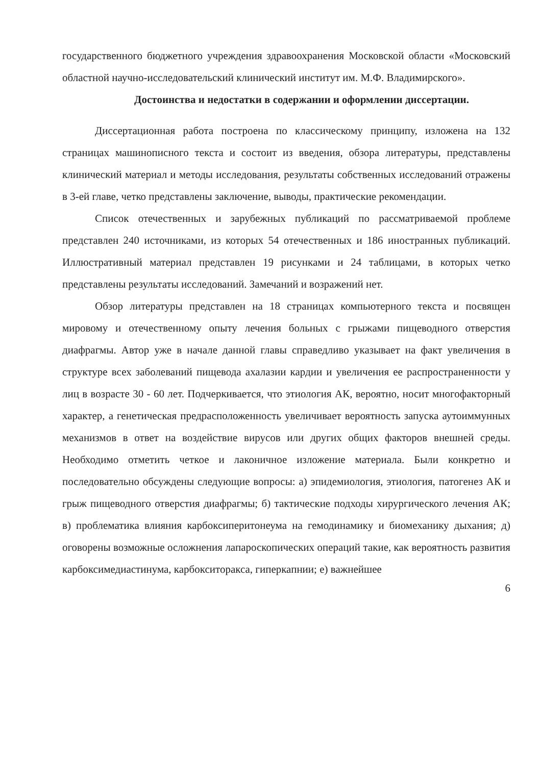государственного бюджетного учреждения здравоохранения Московской области «Московский областной научно-исследовательский клинический институт им. М.Ф. Владимирского».
Достоинства и недостатки в содержании и оформлении диссертации.
Диссертационная работа построена по классическому принципу, изложена на 132 страницах машинописного текста и состоит из введения, обзора литературы, представлены клинический материал и методы исследования, результаты собственных исследований отражены в 3-ей главе, четко представлены заключение, выводы, практические рекомендации.
Список отечественных и зарубежных публикаций по рассматриваемой проблеме представлен 240 источниками, из которых 54 отечественных и 186 иностранных публикаций. Иллюстративный материал представлен 19 рисунками и 24 таблицами, в которых четко представлены результаты исследований. Замечаний и возражений нет.
Обзор литературы представлен на 18 страницах компьютерного текста и посвящен мировому и отечественному опыту лечения больных с грыжами пищеводного отверстия диафрагмы. Автор уже в начале данной главы справедливо указывает на факт увеличения в структуре всех заболеваний пищевода ахалазии кардии и увеличения ее распространенности у лиц в возрасте 30 - 60 лет. Подчеркивается, что этиология АК, вероятно, носит многофакторный характер, а генетическая предрасположенность увеличивает вероятность запуска аутоиммунных механизмов в ответ на воздействие вирусов или других общих факторов внешней среды. Необходимо отметить четкое и лаконичное изложение материала. Были конкретно и последовательно обсуждены следующие вопросы: а) эпидемиология, этиология, патогенез АК и грыж пищеводного отверстия диафрагмы; б) тактические подходы хирургического лечения АК; в) проблематика влияния карбоксиперитонеума на гемодинамику и биомеханику дыхания; д) оговорены возможные осложнения лапароскопических операций такие, как вероятность развития карбоксимедиастинума, карбокситоракса, гиперкапнии; е) важнейшее
6